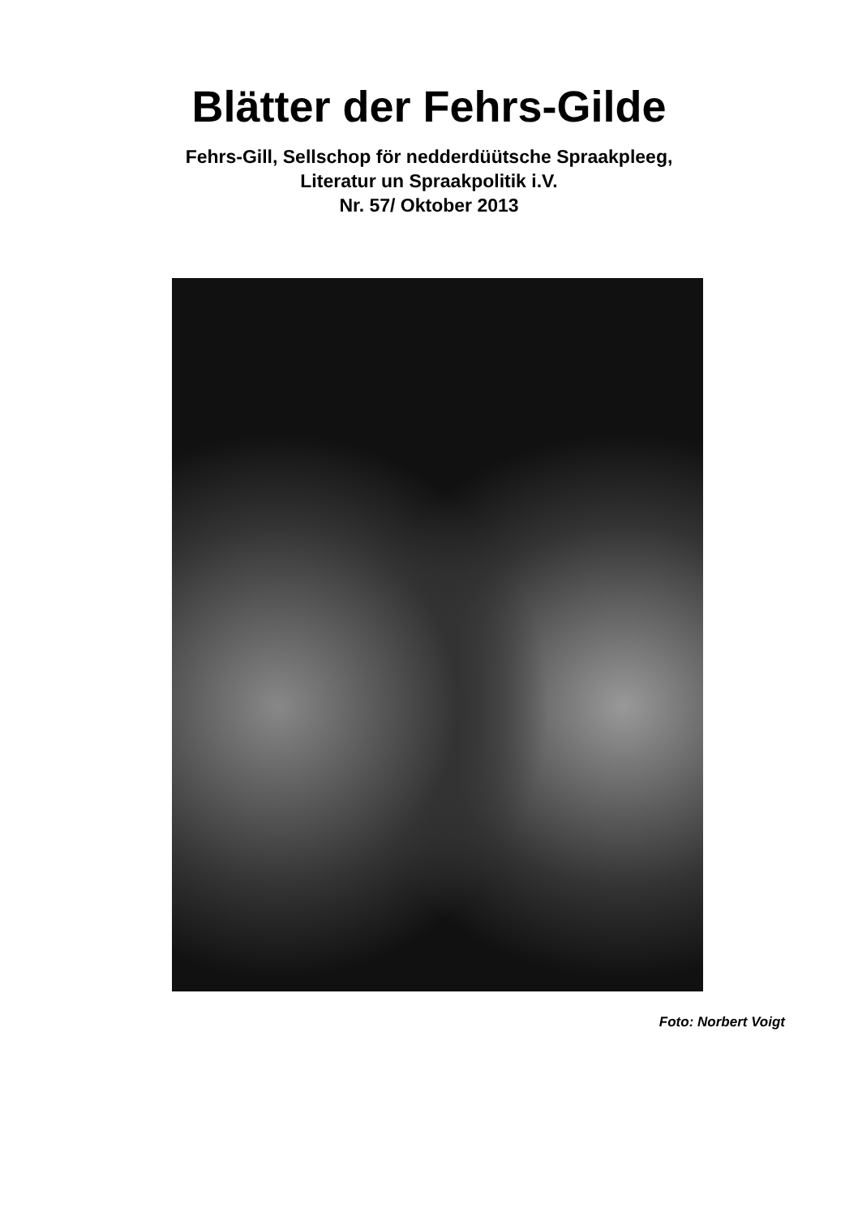Blätter der Fehrs-Gilde
Fehrs-Gill, Sellschop för nedderdüütsche Spraakpleeg,
Literatur un Spraakpolitik i.V.
Nr. 57/ Oktober 2013
Foto: Norbert Voigt